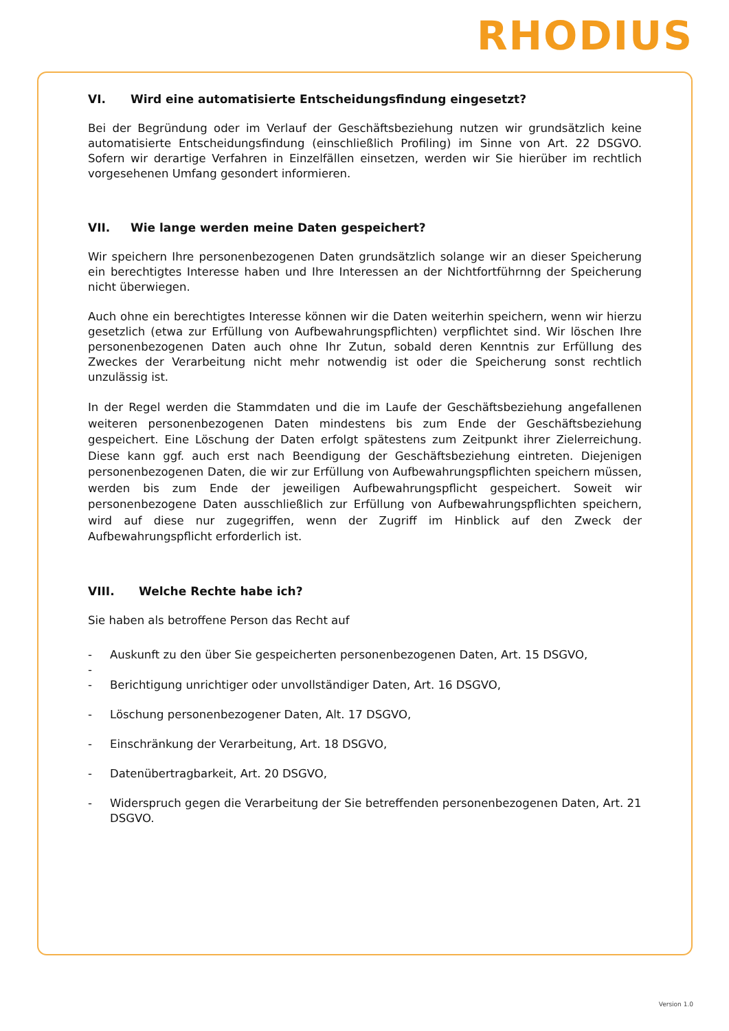RHODIUS
VI. Wird eine automatisierte Entscheidungsfindung eingesetzt?
Bei der Begründung oder im Verlauf der Geschäftsbeziehung nutzen wir grundsätzlich keine automatisierte Entscheidungsfindung (einschließlich Profiling) im Sinne von Art. 22 DSGVO. Sofern wir derartige Verfahren in Einzelfällen einsetzen, werden wir Sie hierüber im rechtlich vorgesehenen Umfang gesondert informieren.
VII. Wie lange werden meine Daten gespeichert?
Wir speichern Ihre personenbezogenen Daten grundsätzlich solange wir an dieser Speiche­rung ein berechtigtes Interesse haben und Ihre Interessen an der Nichtfortführnng der Speicherung nicht überwiegen.
Auch ohne ein berechtigtes Interesse können wir die Daten weiterhin speichern, wenn wir hierzu gesetzlich (etwa zur Erfüllung von Aufbewahrungspflichten) verpflichtet sind. Wir löschen Ihre personenbezogenen Daten auch ohne Ihr Zutun, sobald deren Kenntnis zur Erfüllung des Zweckes der Verarbeitung nicht mehr notwendig ist oder die Speicherung sonst rechtlich unzulässig ist.
In der Regel werden die Stammdaten und die im Laufe der Geschäftsbeziehung angefallenen weiteren personenbezogenen Daten mindestens bis zum Ende der Geschäftsbeziehung gespeichert. Eine Löschung der Daten erfolgt spätestens zum Zeitpunkt ihrer Zielerreichung. Diese kann ggf. auch erst nach Beendigung der Geschäftsbeziehung eintreten. Diejenigen personenbezogenen Daten, die wir zur Erfüllung von Aufbewahrungspflichten speichern müssen, werden bis zum Ende der jeweiligen Aufbewahrungspflicht gespeichert. Soweit wir personenbezogene Daten ausschließlich zur Erfüllung von Aufbewahrungspflichten speichern, wird auf diese nur zugegriffen, wenn der Zugriff im Hinblick auf den Zweck der Aufbewahrungspflicht erforderlich ist.
VIII. Welche Rechte habe ich?
Sie haben als betroffene Person das Recht auf
- Auskunft zu den über Sie gespeicherten personenbezogenen Daten, Art. 15 DSGVO,
-
- Berichtigung unrichtiger oder unvollständiger Daten, Art. 16 DSGVO,
- Löschung personenbezogener Daten, Alt. 17 DSGVO,
- Einschränkung der Verarbeitung, Art. 18 DSGVO,
- Datenübertragbarkeit, Art. 20 DSGVO,
- Widerspruch gegen die Verarbeitung der Sie betreffenden personenbezogenen Daten, Art. 21 DSGVO.
Version 1.0